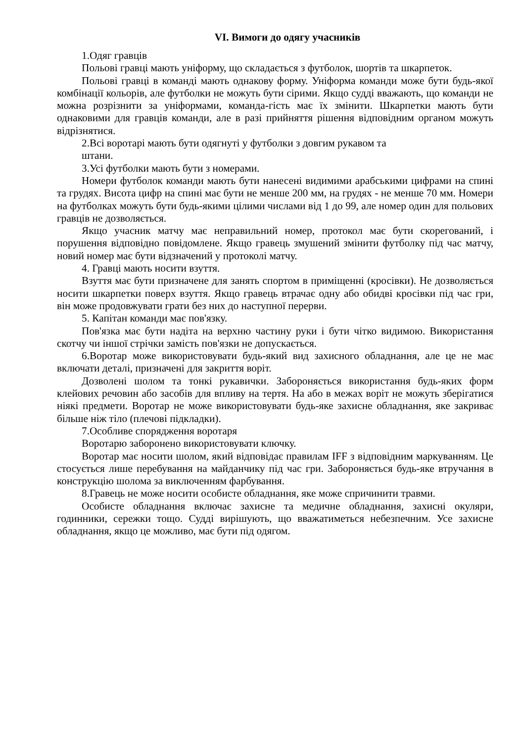VI. Вимоги до одягу учасників
1.Одяг гравців
Польові гравці мають уніформу, що складається з футболок, шортів та шкарпеток.
Польові гравці в команді мають однакову форму. Уніформа команди може бути будь-якої комбінації кольорів, але футболки не можуть бути сірими. Якщо судді вважають, що команди не можна розрізнити за уніформами, команда-гість має їх змінити. Шкарпетки мають бути однаковими для гравців команди, але в разі прийняття рішення відповідним органом можуть відрізнятися.
2.Всі воротарі мають бути одягнуті у футболки з довгим рукавом та
штани.
3.Усі футболки мають бути з номерами.
Номери футболок команди мають бути нанесені видимими арабськими цифрами на спині та грудях. Висота цифр на спині має бути не менше 200 мм, на грудях - не менше 70 мм. Номери на футболках можуть бути будь-якими цілими числами від 1 до 99, але номер один для польових гравців не дозволяється.
Якщо учасник матчу має неправильний номер, протокол має бути скорегований, і порушення відповідно повідомлене. Якщо гравець змушений змінити футболку під час матчу, новий номер має бути відзначений у протоколі матчу.
4. Гравці мають носити взуття.
Взуття має бути призначене для занять спортом в приміщенні (кросівки). Не дозволяється носити шкарпетки поверх взуття. Якщо гравець втрачає одну або обидві кросівки під час гри, він може продовжувати грати без них до наступної перерви.
5. Капітан команди має пов'язку.
Пов'язка має бути надіта на верхню частину руки і бути чітко видимою. Використання скотчу чи іншої стрічки замість пов'язки не допускається.
6.Воротар може використовувати будь-який вид захисного обладнання, але це не має включати деталі, призначені для закриття воріт.
Дозволені шолом та тонкі рукавички. Забороняється використання будь-яких форм клейових речовин або засобів для впливу на тертя. На або в межах воріт не можуть зберігатися ніякі предмети. Воротар не може використовувати будь-яке захисне обладнання, яке закриває більше ніж тіло (плечові підкладки).
7.Особливе спорядження воротаря
Воротарю заборонено використовувати ключку.
Воротар має носити шолом, який відповідає правилам IFF з відповідним маркуванням. Це стосується лише перебування на майданчику під час гри. Забороняється будь-яке втручання в конструкцію шолома за виключенням фарбування.
8.Гравець не може носити особисте обладнання, яке може спричинити травми.
Особисте обладнання включає захисне та медичне обладнання, захисні окуляри, годинники, сережки тощо. Судді вирішують, що вважатиметься небезпечним. Усе захисне обладнання, якщо це можливо, має бути під одягом.